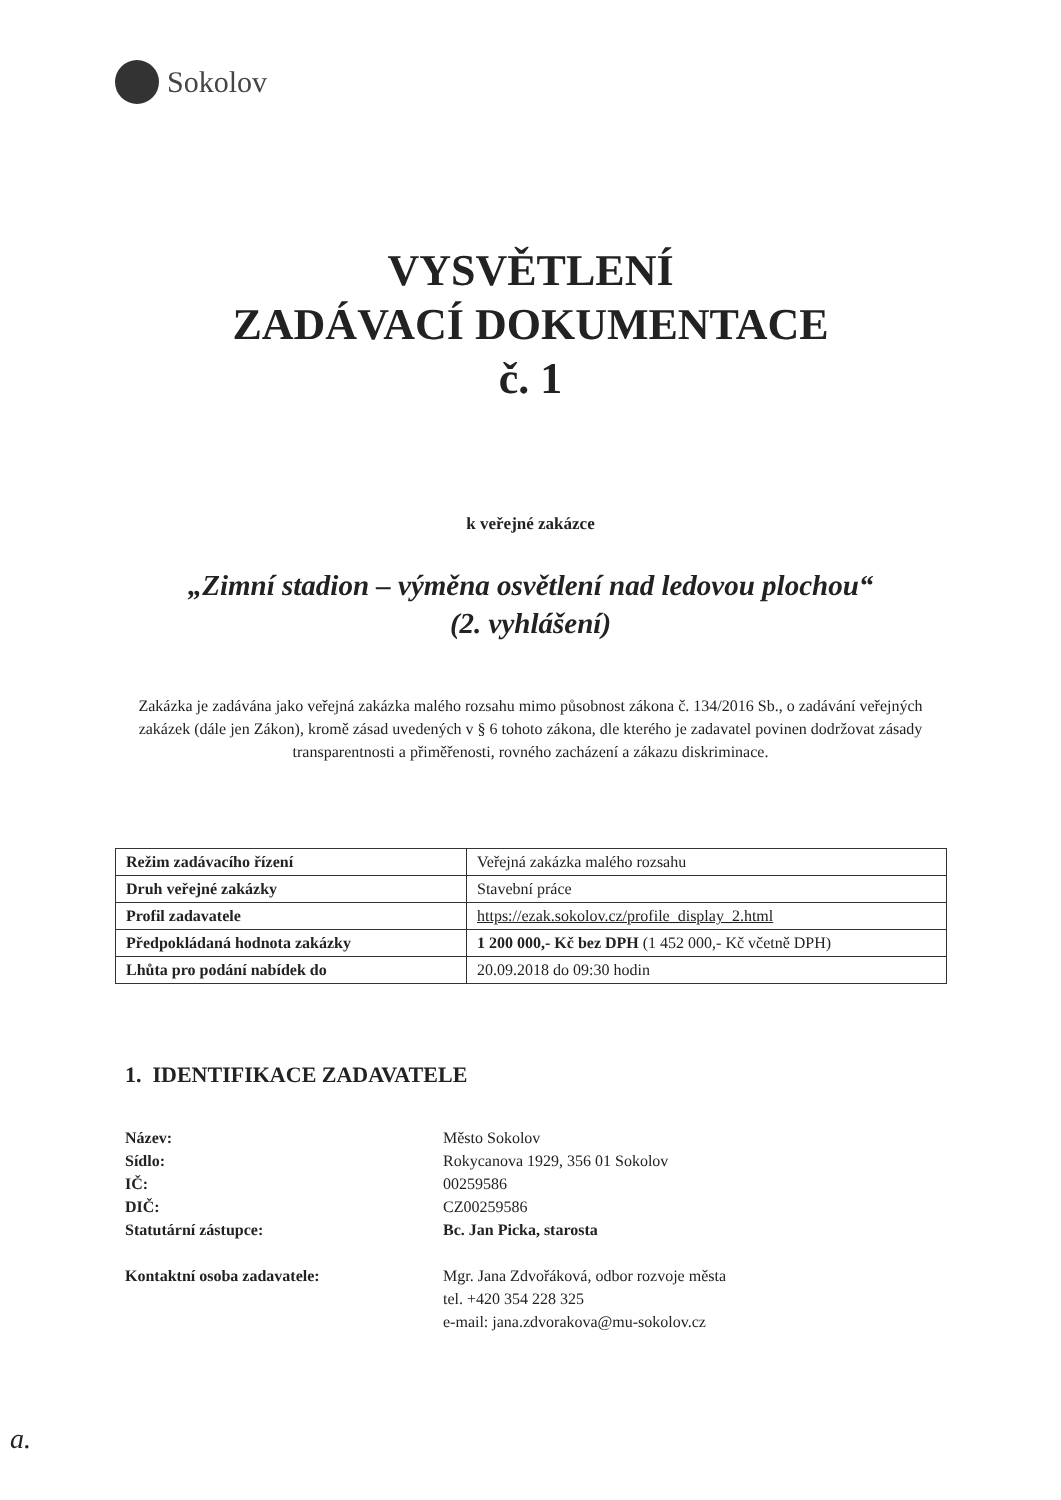Sokolov
VYSVĚTLENÍ
ZADÁVACÍ DOKUMENTACE
č. 1
k veřejné zakázce
„Zimní stadion – výměna osvětlení nad ledovou plochou“
(2. vyhlášení)
Zakázka je zadávána jako veřejná zakázka malého rozsahu mimo působnost zákona č. 134/2016 Sb., o zadávání veřejných zakázek (dále jen Zákon), kromě zásad uvedených v § 6 tohoto zákona, dle kterého je zadavatel povinen dodržovat zásady transparentnosti a přiměřenosti, rovného zacházení a zákazu diskriminace.
| Režim zadávacího řízení | Veřejná zakázka malého rozsahu |
| Druh veřejné zakázky | Stavební práce |
| Profil zadavatele | https://ezak.sokolov.cz/profile_display_2.html |
| Předpokládaná hodnota zakázky | 1 200 000,- Kč bez DPH (1 452 000,- Kč včetně DPH) |
| Lhůta pro podání nabídek do | 20.09.2018 do 09:30 hodin |
1. IDENTIFIKACE ZADAVATELE
Název: Město Sokolov Sídlo: Rokycanova 1929, 356 01 Sokolov IČ: 00259586 DIČ: CZ00259586 Statutární zástupce: Bc. Jan Picka, starosta Kontaktní osoba zadavatele: Mgr. Jana Zdvořáková, odbor rozvoje města
tel. +420 354 228 325
e-mail: jana.zdvorakova@mu-sokolov.cz
a.